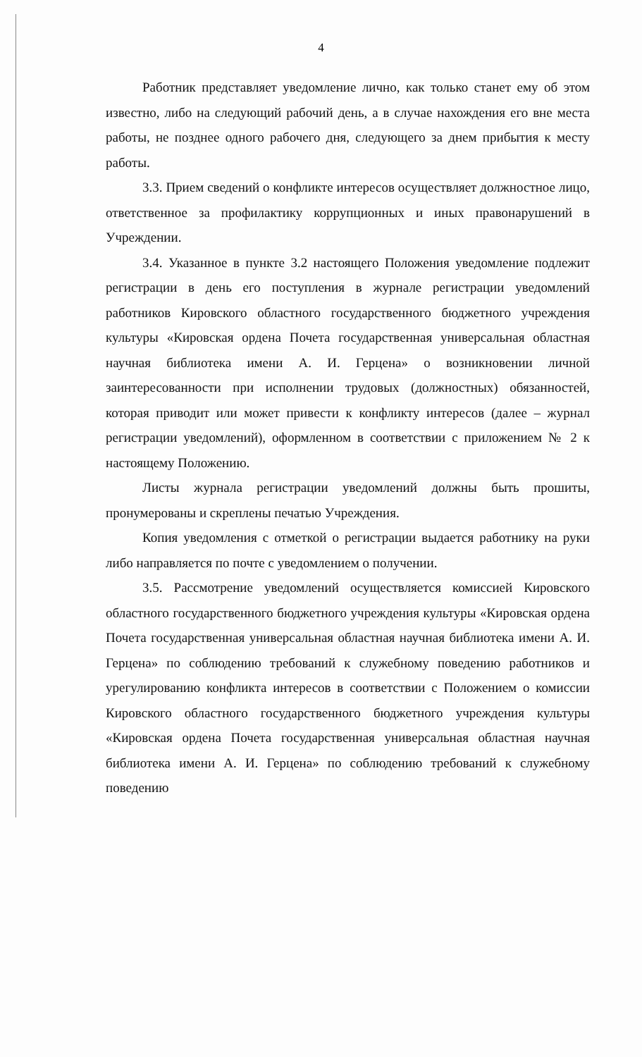4
Работник представляет уведомление лично, как только станет ему об этом известно, либо на следующий рабочий день, а в случае нахождения его вне места работы, не позднее одного рабочего дня, следующего за днем прибытия к месту работы.
3.3. Прием сведений о конфликте интересов осуществляет должностное лицо, ответственное за профилактику коррупционных и иных правонарушений в Учреждении.
3.4. Указанное в пункте 3.2 настоящего Положения уведомление подлежит регистрации в день его поступления в журнале регистрации уведомлений работников Кировского областного государственного бюджетного учреждения культуры «Кировская ордена Почета государственная универсальная областная научная библиотека имени А. И. Герцена» о возникновении личной заинтересованности при исполнении трудовых (должностных) обязанностей, которая приводит или может привести к конфликту интересов (далее – журнал регистрации уведомлений), оформленном в соответствии с приложением № 2 к настоящему Положению.
Листы журнала регистрации уведомлений должны быть прошиты, пронумерованы и скреплены печатью Учреждения.
Копия уведомления с отметкой о регистрации выдается работнику на руки либо направляется по почте с уведомлением о получении.
3.5. Рассмотрение уведомлений осуществляется комиссией Кировского областного государственного бюджетного учреждения культуры «Кировская ордена Почета государственная универсальная областная научная библиотека имени А. И. Герцена» по соблюдению требований к служебному поведению работников и урегулированию конфликта интересов в соответствии с Положением о комиссии Кировского областного государственного бюджетного учреждения культуры «Кировская ордена Почета государственная универсальная областная научная библиотека имени А. И. Герцена» по соблюдению требований к служебному поведению